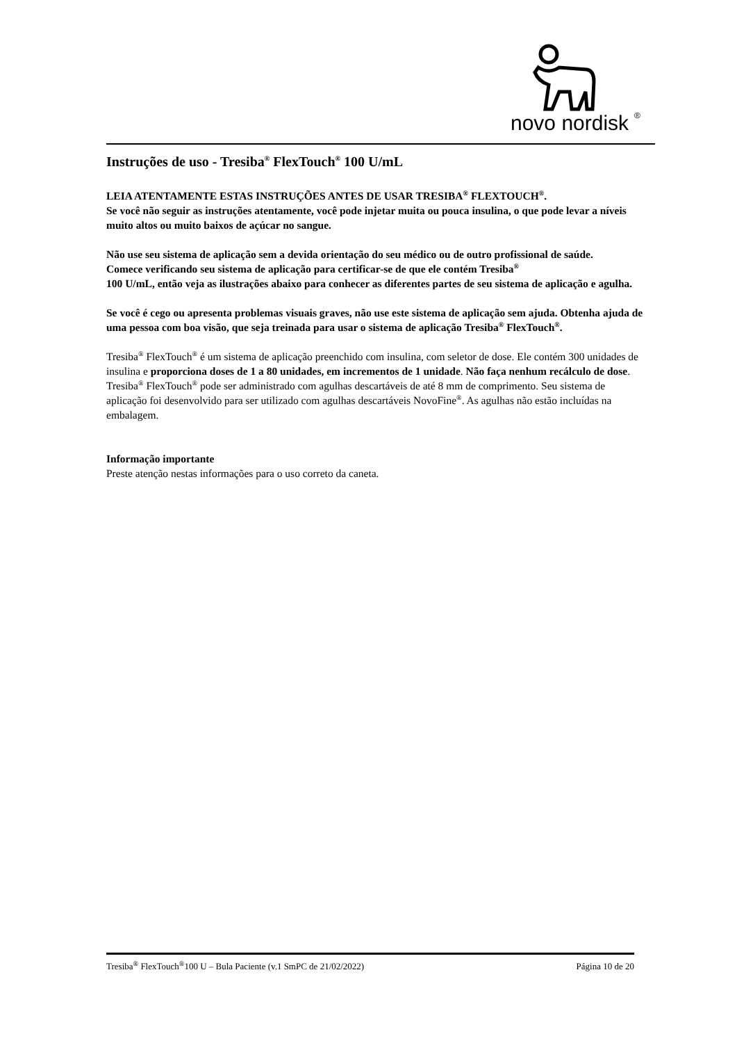novo nordisk
®
Instruções de uso - Tresiba<sup>®</sup> FlexTouch<sup>®</sup> 100 U/mL
LEIA ATENTAMENTE ESTAS INSTRUÇÕES ANTES DE USAR TRESIBA<sup>®</sup> FLEXTOUCH<sup>®</sup>.
Se você não seguir as instruções atentamente, você pode injetar muita ou pouca insulina, o que pode levar a níveis muito altos ou muito baixos de açúcar no sangue.
Não use seu sistema de aplicação sem a devida orientação do seu médico ou de outro profissional de saúde.
Comece verificando seu sistema de aplicação para certificar-se de que ele contém Tresiba<sup>®</sup>
100 U/mL, então veja as ilustrações abaixo para conhecer as diferentes partes de seu sistema de aplicação e agulha.
Se você é cego ou apresenta problemas visuais graves, não use este sistema de aplicação sem ajuda. Obtenha ajuda de uma pessoa com boa visão, que seja treinada para usar o sistema de aplicação Tresiba<sup>®</sup> FlexTouch<sup>®</sup>.
Tresiba<sup>®</sup> FlexTouch<sup>®</sup> é um sistema de aplicação preenchido com insulina, com seletor de dose. Ele contém 300 unidades de insulina e proporciona doses de 1 a 80 unidades, em incrementos de 1 unidade. Não faça nenhum recálculo de dose. Tresiba<sup>®</sup> FlexTouch<sup>®</sup> pode ser administrado com agulhas descartáveis de até 8 mm de comprimento. Seu sistema de aplicação foi desenvolvido para ser utilizado com agulhas descartáveis NovoFine<sup>®</sup>. As agulhas não estão incluídas na embalagem.
Informação importante
Preste atenção nestas informações para o uso correto da caneta.
Tresiba<sup>®</sup> FlexTouch<sup>®</sup>100 U – Bula Paciente (v.1 SmPC de 21/02/2022) Página 10 de 20